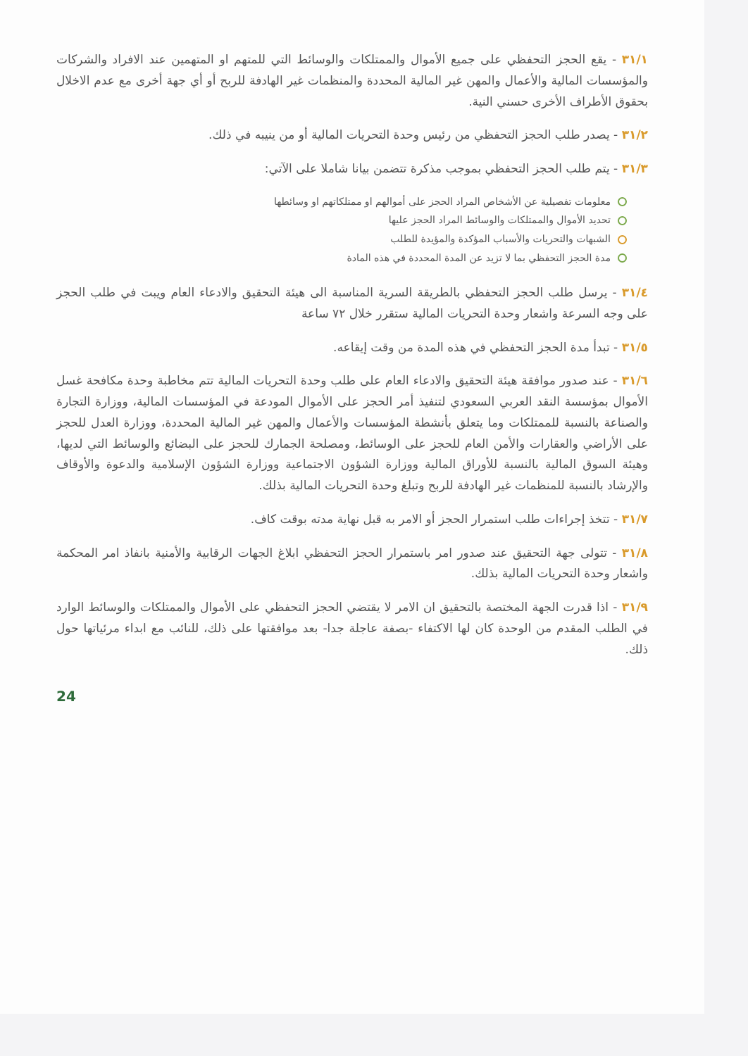٣١/١ - يقع الحجز التحفظي على جميع الأموال والممتلكات والوسائط التي للمتهم او المتهمين عند الافراد والشركات والمؤسسات المالية والأعمال والمهن غير المالية المحددة والمنظمات غير الهادفة للربح أو أي جهة أخرى مع عدم الاخلال بحقوق الأطراف الأخرى حسني النية.
٣١/٢ - يصدر طلب الحجز التحفظي من رئيس وحدة التحريات المالية أو من ينيبه في ذلك.
٣١/٣ - يتم طلب الحجز التحفظي بموجب مذكرة تتضمن بيانا شاملا على الآتي:
معلومات تفصيلية عن الأشخاص المراد الحجز على أموالهم او ممتلكاتهم او وسائطها
تحديد الأموال والممتلكات والوسائط المراد الحجز عليها
الشبهات والتحريات والأسباب المؤكدة والمؤيدة للطلب
مدة الحجز التحفظي بما لا تزيد عن المدة المحددة في هذه المادة
٣١/٤ - يرسل طلب الحجز التحفظي بالطريقة السرية المناسبة الى هيئة التحقيق والادعاء العام ويبت في طلب الحجز على وجه السرعة واشعار وحدة التحريات المالية ستقرر خلال ٧٢ ساعة
٣١/٥ - تبدأ مدة الحجز التحفظي في هذه المدة من وقت إيقاعه.
٣١/٦ - عند صدور موافقة هيئة التحقيق والادعاء العام على طلب وحدة التحريات المالية تتم مخاطبة وحدة مكافحة غسل الأموال بمؤسسة النقد العربي السعودي لتنفيذ أمر الحجز على الأموال المودعة في المؤسسات المالية، ووزارة التجارة والصناعة بالنسبة للممتلكات وما يتعلق بأنشطة المؤسسات والأعمال والمهن غير المالية المحددة، ووزارة العدل للحجز على الأراضي والعقارات والأمن العام للحجز على الوسائط، ومصلحة الجمارك للحجز على البضائع والوسائط التي لديها، وهيئة السوق المالية بالنسبة للأوراق المالية ووزارة الشؤون الاجتماعية ووزارة الشؤون الإسلامية والدعوة والأوقاف والإرشاد بالنسبة للمنظمات غير الهادفة للربح وتبلغ وحدة التحريات المالية بذلك.
٣١/٧ - تتخذ إجراءات طلب استمرار الحجز أو الامر به قبل نهاية مدته بوقت كاف.
٣١/٨ - تتولى جهة التحقيق عند صدور امر باستمرار الحجز التحفظي ابلاغ الجهات الرقابية والأمنية بانفاذ امر المحكمة واشعار وحدة التحريات المالية بذلك.
٣١/٩ - اذا قدرت الجهة المختصة بالتحقيق ان الامر لا يقتضي الحجز التحفظي على الأموال والممتلكات والوسائط الوارد في الطلب المقدم من الوحدة كان لها الاكتفاء -بصفة عاجلة جدا- بعد موافقتها على ذلك، للنائب مع ابداء مرئياتها حول ذلك.
24